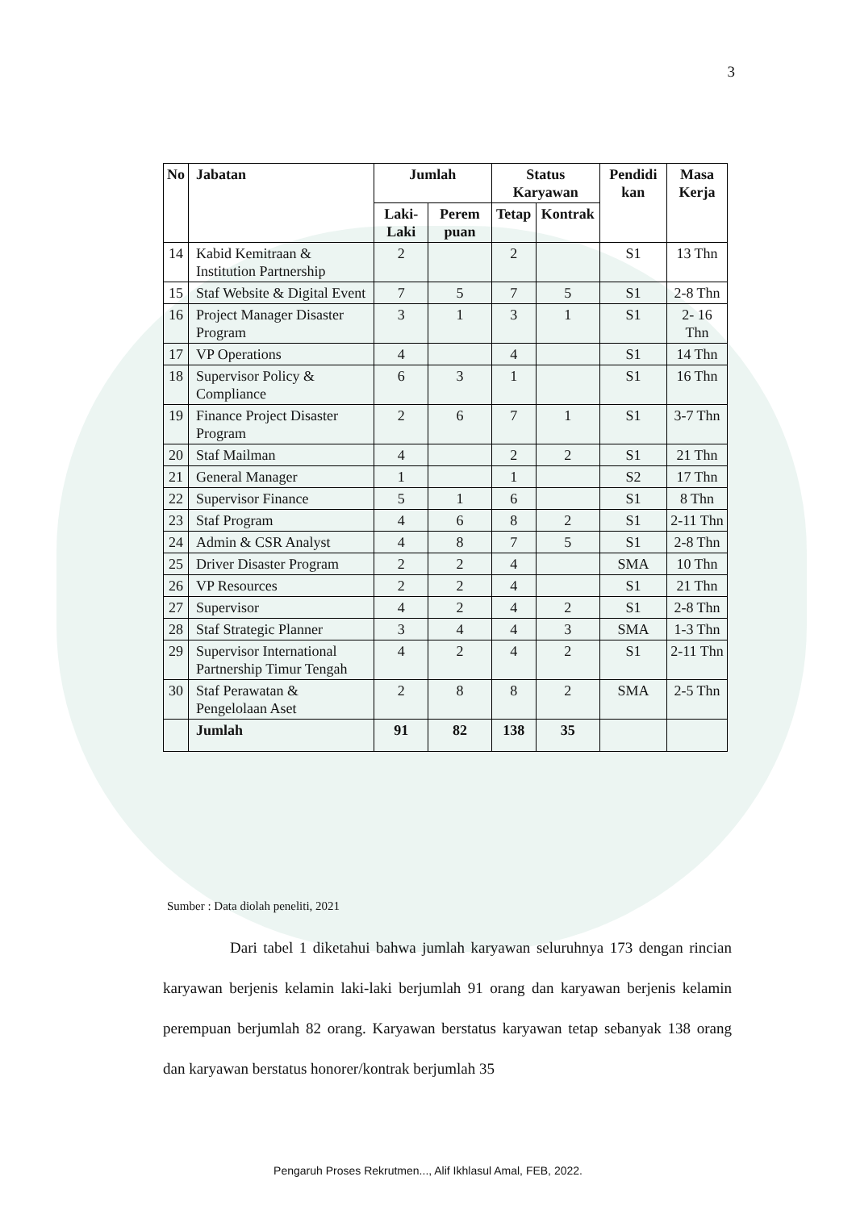3
| No | Jabatan | Jumlah | | Status Karyawan | | Pendidi kan | Masa Kerja |
| --- | --- | --- | --- | --- | --- | --- | --- |
| | | Laki-Laki | Perem puan | Tetap | Kontrak | | |
| 14 | Kabid Kemitraan & Institution Partnership | 2 | | 2 | | S1 | 13 Thn |
| 15 | Staf Website & Digital Event | 7 | 5 | 7 | 5 | S1 | 2-8 Thn |
| 16 | Project Manager Disaster Program | 3 | 1 | 3 | 1 | S1 | 2- 16 Thn |
| 17 | VP Operations | 4 | | 4 | | S1 | 14 Thn |
| 18 | Supervisor Policy & Compliance | 6 | 3 | 1 | | S1 | 16 Thn |
| 19 | Finance Project Disaster Program | 2 | 6 | 7 | 1 | S1 | 3-7 Thn |
| 20 | Staf Mailman | 4 | | 2 | 2 | S1 | 21 Thn |
| 21 | General Manager | 1 | | 1 | | S2 | 17 Thn |
| 22 | Supervisor Finance | 5 | 1 | 6 | | S1 | 8 Thn |
| 23 | Staf Program | 4 | 6 | 8 | 2 | S1 | 2-11 Thn |
| 24 | Admin & CSR Analyst | 4 | 8 | 7 | 5 | S1 | 2-8 Thn |
| 25 | Driver Disaster Program | 2 | 2 | 4 | | SMA | 10 Thn |
| 26 | VP Resources | 2 | 2 | 4 | | S1 | 21 Thn |
| 27 | Supervisor | 4 | 2 | 4 | 2 | S1 | 2-8 Thn |
| 28 | Staf Strategic Planner | 3 | 4 | 4 | 3 | SMA | 1-3 Thn |
| 29 | Supervisor International Partnership Timur Tengah | 4 | 2 | 4 | 2 | S1 | 2-11 Thn |
| 30 | Staf Perawatan & Pengelolaan Aset | 2 | 8 | 8 | 2 | SMA | 2-5 Thn |
| | Jumlah | 91 | 82 | 138 | 35 | | |
Sumber : Data diolah peneliti, 2021
Dari tabel 1 diketahui bahwa jumlah karyawan seluruhnya 173 dengan rincian karyawan berjenis kelamin laki-laki berjumlah 91 orang dan karyawan berjenis kelamin perempuan berjumlah 82 orang. Karyawan berstatus karyawan tetap sebanyak 138 orang dan karyawan berstatus honorer/kontrak berjumlah 35
Pengaruh Proses Rekrutmen..., Alif Ikhlasul Amal, FEB, 2022.